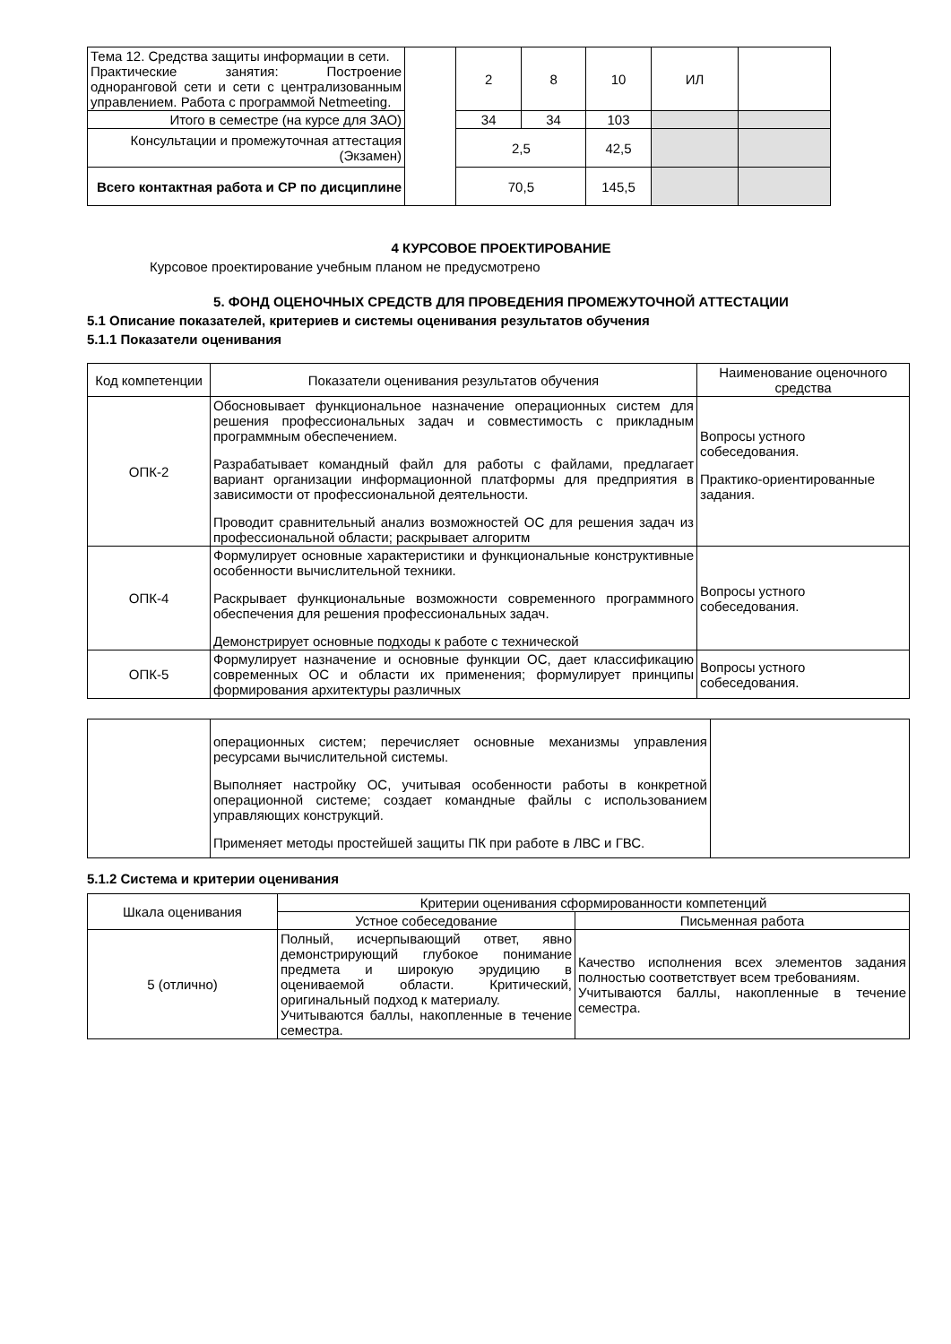| Тема 12. Средства защиты информации в сети. Практические занятия: Построение одноранговой сети и сети с централизованным управлением. Работа с программой Netmeeting. | | 2 | 8 | 10 | ИЛ | |
| Итого в семестре (на курсе для ЗАО) | | 34 | 34 | 103 | | |
| Консультации и промежуточная аттестация (Экзамен) | | 2,5 | | 42,5 | | |
| Всего контактная работа и СР по дисциплине | | 70,5 | | 145,5 | | |
4 КУРСОВОЕ ПРОЕКТИРОВАНИЕ
Курсовое проектирование учебным планом не предусмотрено
5. ФОНД ОЦЕНОЧНЫХ СРЕДСТВ ДЛЯ ПРОВЕДЕНИЯ ПРОМЕЖУТОЧНОЙ АТТЕСТАЦИИ
5.1 Описание показателей, критериев и системы оценивания результатов обучения
5.1.1 Показатели оценивания
| Код компетенции | Показатели оценивания результатов обучения | Наименование оценочного средства |
| ОПК-2 | Обосновывает функциональное назначение операционных систем для решения профессиональных задач и совместимость с прикладным программным обеспечением. Разрабатывает командный файл для работы с файлами, предлагает вариант организации информационной платформы для предприятия в зависимости от профессиональной деятельности. Проводит сравнительный анализ возможностей ОС для решения задач из профессиональной области; раскрывает алгоритм | Вопросы устного собеседования. Практико-ориентированные задания. |
| ОПК-4 | Формулирует основные характеристики и функциональные конструктивные особенности вычислительной техники. Раскрывает функциональные возможности современного программного обеспечения для решения профессиональных задач. Демонстрирует основные подходы к работе с технической | Вопросы устного собеседования. |
| ОПК-5 | Формулирует назначение и основные функции ОС, дает классификацию современных ОС и области их применения; формулирует принципы формирования архитектуры различных | Вопросы устного собеседования. |
| | операционных систем; перечисляет основные механизмы управления ресурсами вычислительной системы. Выполняет настройку ОС, учитывая особенности работы в конкретной операционной системе; создает командные файлы с использованием управляющих конструкций. Применяет методы простейшей защиты ПК при работе в ЛВС и ГВС. | |
5.1.2 Система и критерии оценивания
| Шкала оценивания | Критерии оценивания сформированности компетенций | |
| | Устное собеседование | Письменная работа |
| 5 (отлично) | Полный, исчерпывающий ответ, явно демонстрирующий глубокое понимание предмета и широкую эрудицию в оцениваемой области. Критический, оригинальный подход к материалу. Учитываются баллы, накопленные в течение семестра. | Качество исполнения всех элементов задания полностью соответствует всем требованиям. Учитываются баллы, накопленные в течение семестра. |